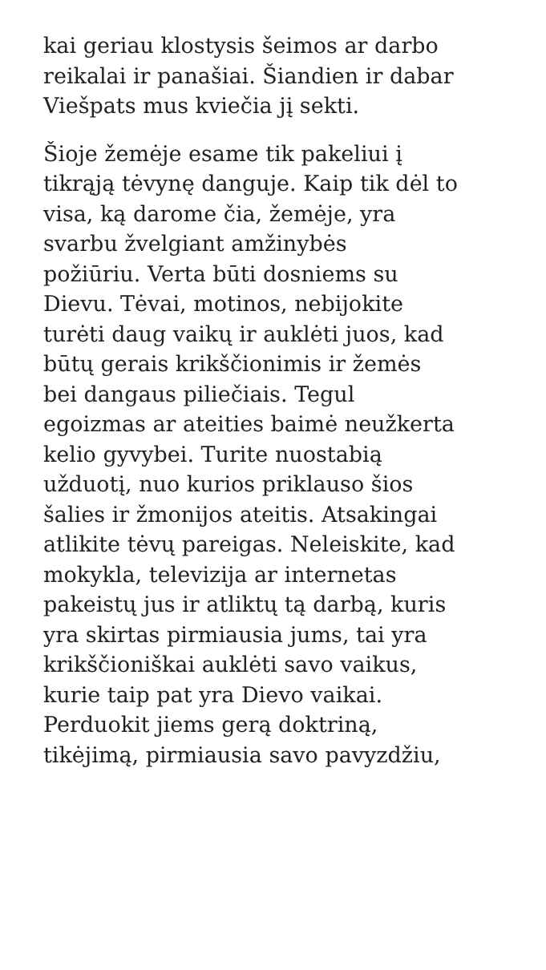kai geriau klostysis šeimos ar darbo
reikalai ir panašiai. Šiandien ir dabar
Viešpats mus kviečia jį sekti.
Šioje žemėje esame tik pakeliui į
tikrąją tėvynę danguje. Kaip tik dėl to
visa, ką darome čia, žemėje, yra
svarbu žvelgiant amžinybės
požiūriu. Verta būti dosniems su
Dievu. Tėvai, motinos, nebijokite
turėti daug vaikų ir auklėti juos, kad
būtų gerais krikščionimis ir žemės
bei dangaus piliečiais. Tegul
egoizmas ar ateities baimė neužkerta
kelio gyvybei. Turite nuostabią
užduotį, nuo kurios priklauso šios
šalies ir žmonijos ateitis. Atsakingai
atlikite tėvų pareigas. Neleiskite, kad
mokykla, televizija ar internetas
pakeistų jus ir atliktų tą darbą, kuris
yra skirtas pirmiausia jums, tai yra
krikščioniškai auklėti savo vaikus,
kurie taip pat yra Dievo vaikai.
Perduokit jiems gerą doktriną,
tikėjimą, pirmiausia savo pavyzdžiu,